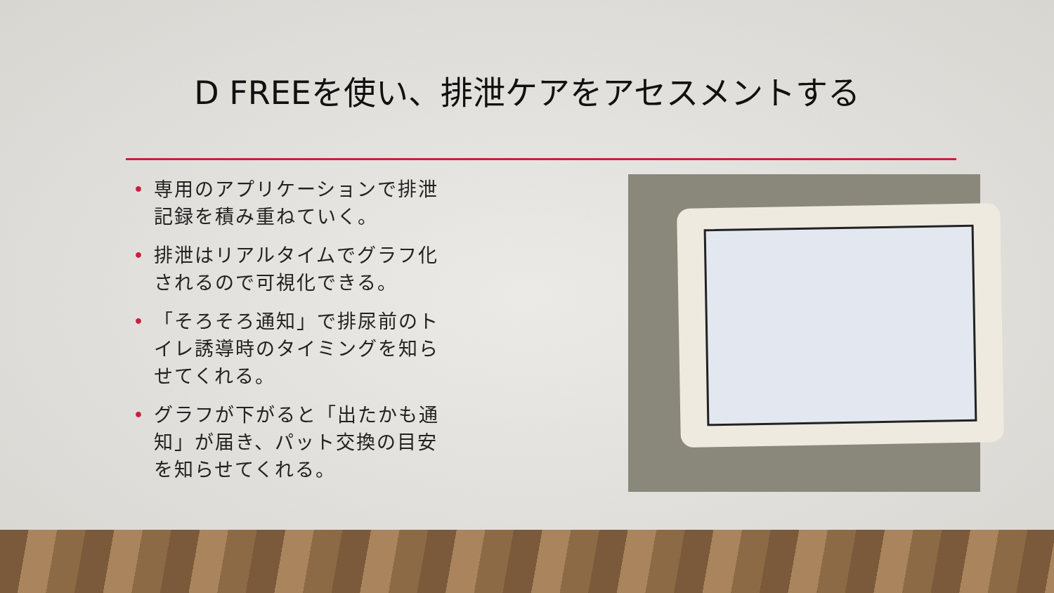D FREEを使い、排泄ケアをアセスメントする
• 専用のアプリケーションで排泄記録を積み重ねていく。
• 排泄はリアルタイムでグラフ化されるので可視化できる。
• 「そろそろ通知」で排尿前のトイレ誘導時のタイミングを知らせてくれる。
• グラフが下がると「出たかも通知」が届き、パット交換の目安を知らせてくれる。